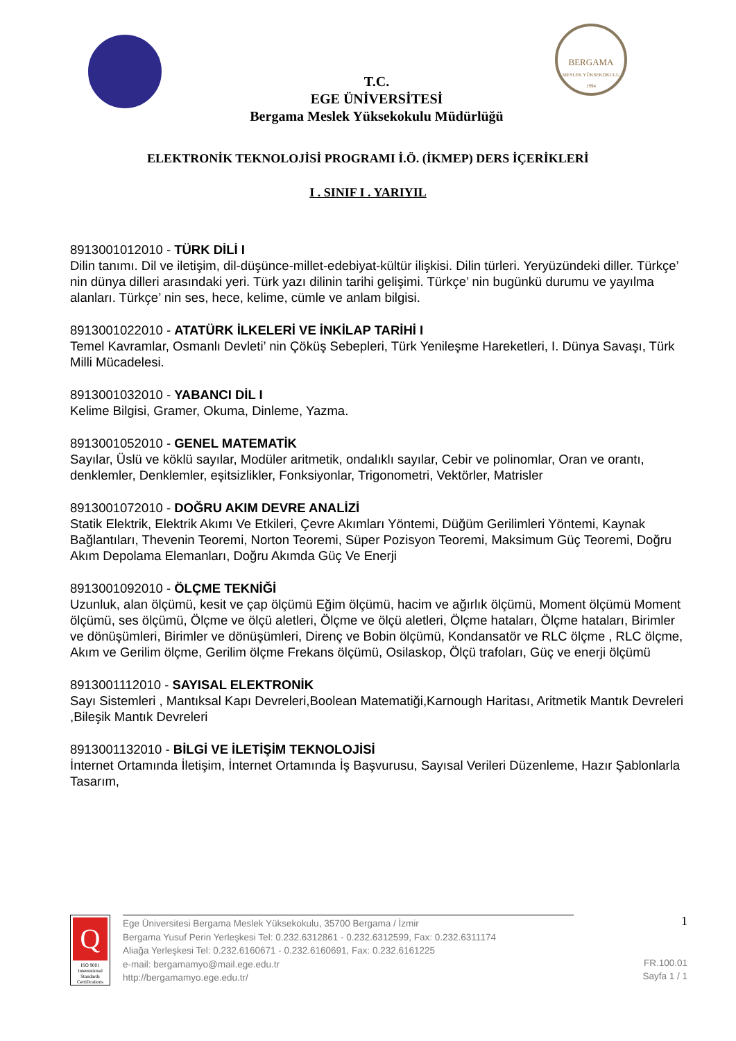BERGAMA
MESLEK YÜKSEKOKULU
1994
T.C.
EGE ÜNİVERSİTESİ
Bergama Meslek Yüksekokulu Müdürlüğü
ELEKTRONİK TEKNOLOJİSİ PROGRAMI İ.Ö. (İKMEP) DERS İÇERİKLERİ
I . SINIF I . YARIYIL
8913001012010 - TÜRK DİLİ I
Dilin tanımı. Dil ve iletişim, dil-düşünce-millet-edebiyat-kültür ilişkisi. Dilin türleri. Yeryüzündeki diller. Türkçe’ nin dünya dilleri arasındaki yeri. Türk yazı dilinin tarihi gelişimi. Türkçe’ nin bugünkü durumu ve yayılma alanları. Türkçe’ nin ses, hece, kelime, cümle ve anlam bilgisi.
8913001022010 - ATATÜRK İLKELERİ VE İNKİLAP TARİHİ I
Temel Kavramlar, Osmanlı Devleti’ nin Çöküş Sebepleri, Türk Yenileşme Hareketleri, I. Dünya Savaşı, Türk Milli Mücadelesi.
8913001032010 - YABANCI DİL I
Kelime Bilgisi, Gramer, Okuma, Dinleme, Yazma.
8913001052010 - GENEL MATEMATİK
Sayılar, Üslü ve köklü sayılar, Modüler aritmetik, ondalıklı sayılar, Cebir ve polinomlar, Oran ve orantı, denklemler, Denklemler, eşitsizlikler, Fonksiyonlar, Trigonometri, Vektörler, Matrisler
8913001072010 - DOĞRU AKIM DEVRE ANALİZİ
Statik Elektrik, Elektrik Akımı Ve Etkileri, Çevre Akımları Yöntemi, Düğüm Gerilimleri Yöntemi, Kaynak Bağlantıları, Thevenin Teoremi, Norton Teoremi, Süper Pozisyon Teoremi, Maksimum Güç Teoremi, Doğru Akım Depolama Elemanları, Doğru Akımda Güç Ve Enerji
8913001092010 - ÖLÇME TEKNİĞİ
Uzunluk, alan ölçümü, kesit ve çap ölçümü Eğim ölçümü, hacim ve ağırlık ölçümü, Moment ölçümü Moment ölçümü, ses ölçümü, Ölçme ve ölçü aletleri, Ölçme ve ölçü aletleri, Ölçme hataları, Ölçme hataları, Birimler ve dönüşümleri, Birimler ve dönüşümleri, Direnç ve Bobin ölçümü, Kondansatör ve RLC ölçme , RLC ölçme, Akım ve Gerilim ölçme, Gerilim ölçme Frekans ölçümü, Osilaskop, Ölçü trafoları, Güç ve enerji ölçümü
8913001112010 - SAYISAL ELEKTRONİK
Sayı Sistemleri , Mantıksal Kapı Devreleri,Boolean Matematiği,Karnough Haritası, Aritmetik Mantık Devreleri ,Bileşik Mantık Devreleri
8913001132010 - BİLGİ VE İLETİŞİM TEKNOLOJİSİ
İnternet Ortamında İletişim, İnternet Ortamında İş Başvurusu, Sayısal Verileri Düzenleme, Hazır Şablonlarla Tasarım,
Q
ISO 9001
International Standards Certifications
Ege Üniversitesi Bergama Meslek Yüksekokulu, 35700 Bergama / İzmir
Bergama Yusuf Perin Yerleşkesi Tel: 0.232.6312861 - 0.232.6312599, Fax: 0.232.6311174
Aliağa Yerleşkesi Tel: 0.232.6160671 - 0.232.6160691, Fax: 0.232.6161225
e-mail: bergamamyo@mail.ege.edu.tr
http://bergamamyo.ege.edu.tr/
1
FR.100.01
Sayfa 1 / 1